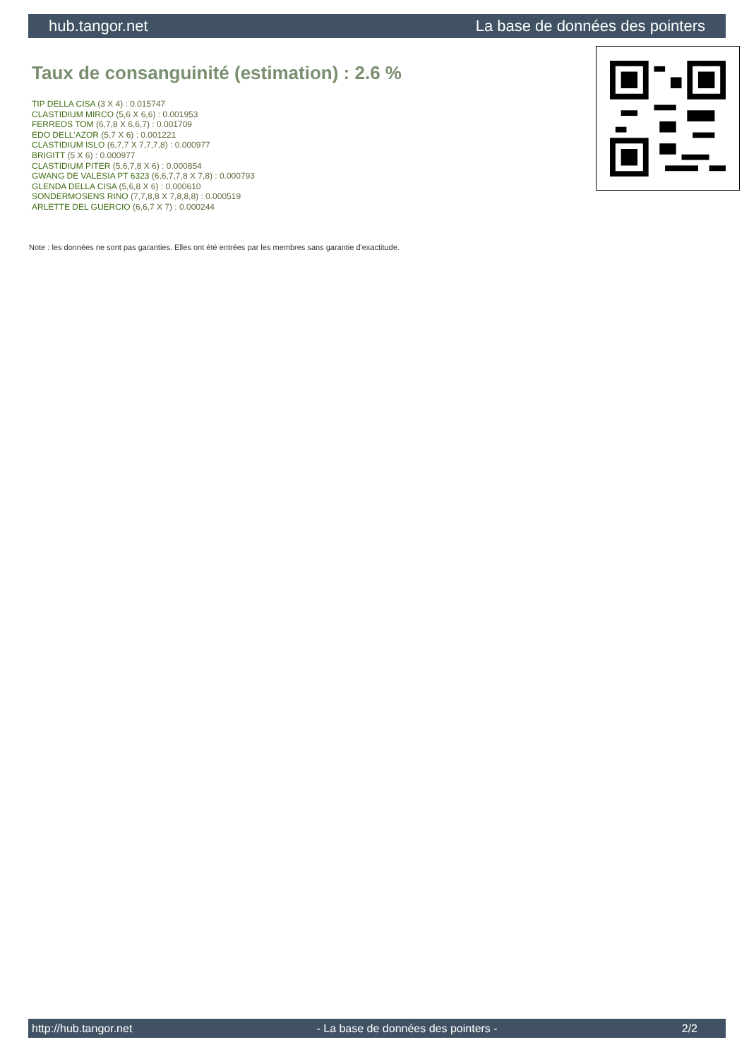hub.tangor.net La base de données des pointers
Taux de consanguinité (estimation) : 2.6 %
TIP DELLA CISA (3 X 4) : 0.015747
CLASTIDIUM MIRCO (5,6 X 6,6) : 0.001953
FERREOS TOM (6,7,8 X 6,6,7) : 0.001709
EDO DELL'AZOR (5,7 X 6) : 0.001221
CLASTIDIUM ISLO (6,7,7 X 7,7,7,8) : 0.000977
BRIGITT (5 X 6) : 0.000977
CLASTIDIUM PITER (5,6,7,8 X 6) : 0.000854
GWANG DE VALESIA PT 6323 (6,6,7,7,8 X 7,8) : 0.000793
GLENDA DELLA CISA (5,6,8 X 6) : 0.000610
SONDERMOSENS RINO (7,7,8,8 X 7,8,8,8) : 0.000519
ARLETTE DEL GUERCIO (6,6,7 X 7) : 0.000244
Note : les données ne sont pas garanties. Elles ont été entrées par les membres sans garantie d'exactitude.
http://hub.tangor.net - La base de données des pointers - 2/2